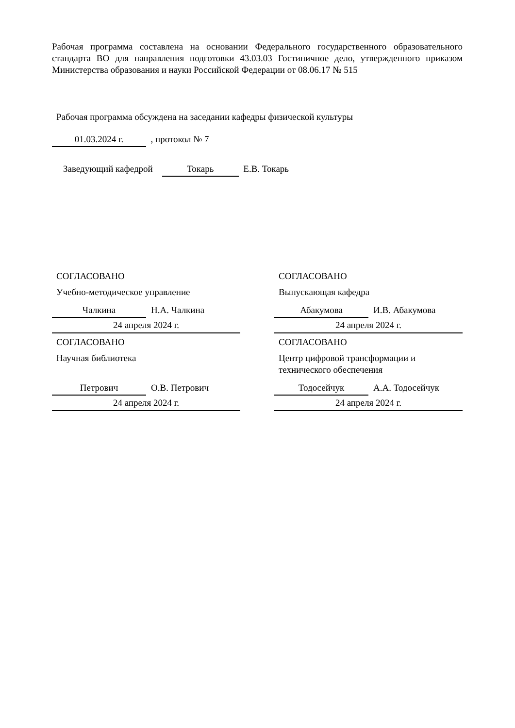Рабочая программа составлена на основании Федерального государственного образовательного стандарта ВО для направления подготовки 43.03.03 Гостиничное дело, утвержденного приказом Министерства образования и науки Российской Федерации от 08.06.17 № 515
Рабочая программа обсуждена на заседании кафедры физической культуры
01.03.2024 г. , протокол № 7
Заведующий кафедрой Токарь Е.В. Токарь
СОГЛАСОВАНО
Учебно-методическое управление
Чалкина Н.А. Чалкина
24 апреля 2024 г.
СОГЛАСОВАНО
Научная библиотека
Петрович О.В. Петрович
24 апреля 2024 г.
СОГЛАСОВАНО
Выпускающая кафедра
Абакумова И.В. Абакумова
24 апреля 2024 г.
СОГЛАСОВАНО
Центр цифровой трансформации и технического обеспечения
Тодосейчук А.А. Тодосейчук
24 апреля 2024 г.